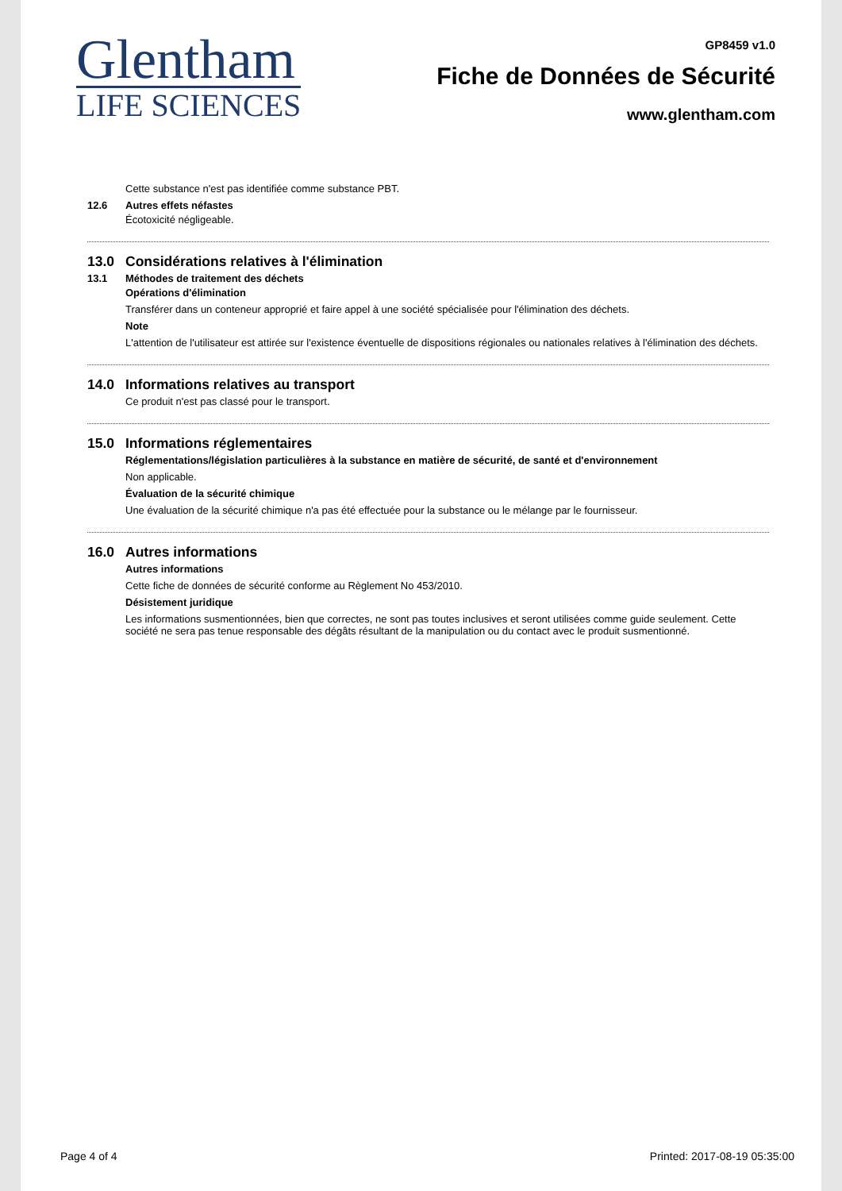Glentham
LIFE SCIENCES
GP8459 v1.0
Fiche de Données de Sécurité
www.glentham.com
Cette substance n'est pas identifiée comme substance PBT.
12.6 Autres effets néfastes
Écotoxicité négligeable.
13.0 Considérations relatives à l'élimination
13.1 Méthodes de traitement des déchets
Opérations d'élimination
Transférer dans un conteneur approprié et faire appel à une société spécialisée pour l'élimination des déchets.
Note
L'attention de l'utilisateur est attirée sur l'existence éventuelle de dispositions régionales ou nationales relatives à l'élimination des déchets.
14.0 Informations relatives au transport
Ce produit n'est pas classé pour le transport.
15.0 Informations réglementaires
Réglementations/législation particulières à la substance en matière de sécurité, de santé et d'environnement
Non applicable.
Évaluation de la sécurité chimique
Une évaluation de la sécurité chimique n'a pas été effectuée pour la substance ou le mélange par le fournisseur.
16.0 Autres informations
Autres informations
Cette fiche de données de sécurité conforme au Règlement No 453/2010.
Désistement juridique
Les informations susmentionnées, bien que correctes, ne sont pas toutes inclusives et seront utilisées comme guide seulement. Cette société ne sera pas tenue responsable des dégâts résultant de la manipulation ou du contact avec le produit susmentionné.
Page 4 of 4 Printed: 2017-08-19 05:35:00